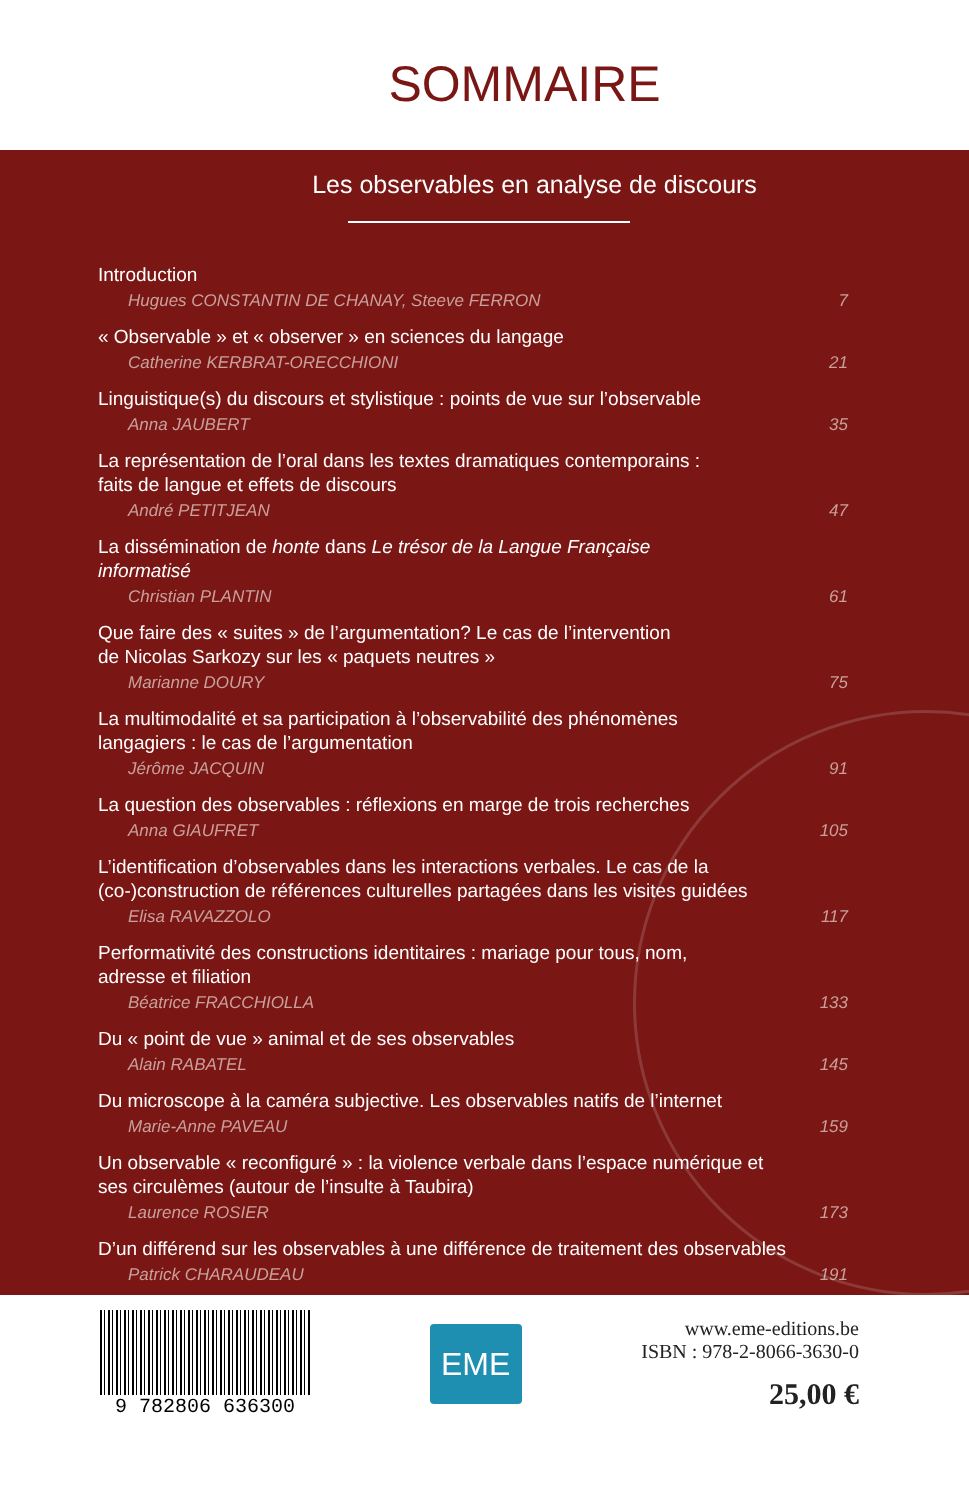SOMMAIRE
Les observables en analyse de discours
Introduction
Hugues CONSTANTIN DE CHANAY, Steeve FERRON 7
« Observable » et « observer » en sciences du langage
Catherine KERBRAT-ORECCHIONI 21
Linguistique(s) du discours et stylistique : points de vue sur l’observable
Anna JAUBERT 35
La représentation de l’oral dans les textes dramatiques contemporains :
faits de langue et effets de discours
André PETITJEAN 47
La dissémination de honte dans Le trésor de la Langue Française
informatisé
Christian PLANTIN 61
Que faire des « suites » de l’argumentation? Le cas de l’intervention
de Nicolas Sarkozy sur les « paquets neutres »
Marianne DOURY 75
La multimodalité et sa participation à l’observabilité des phénomènes
langagiers : le cas de l’argumentation
Jérôme JACQUIN 91
La question des observables : réflexions en marge de trois recherches
Anna GIAUFRET 105
L’identification d’observables dans les interactions verbales. Le cas de la
(co-)construction de références culturelles partagées dans les visites guidées
Elisa RAVAZZOLO 117
Performativité des constructions identitaires : mariage pour tous, nom,
adresse et filiation
Béatrice FRACCHIOLLA 133
Du « point de vue » animal et de ses observables
Alain RABATEL 145
Du microscope à la caméra subjective. Les observables natifs de l’internet
Marie-Anne PAVEAU 159
Un observable « reconfiguré » : la violence verbale dans l’espace numérique et
ses circulèmes (autour de l’insulte à Taubira)
Laurence ROSIER 173
D’un différend sur les observables à une différence de traitement des observables
Patrick CHARAUDEAU 191
9 782806 636300
EME
www.eme-editions.be
ISBN : 978-2-8066-3630-0
25,00 €